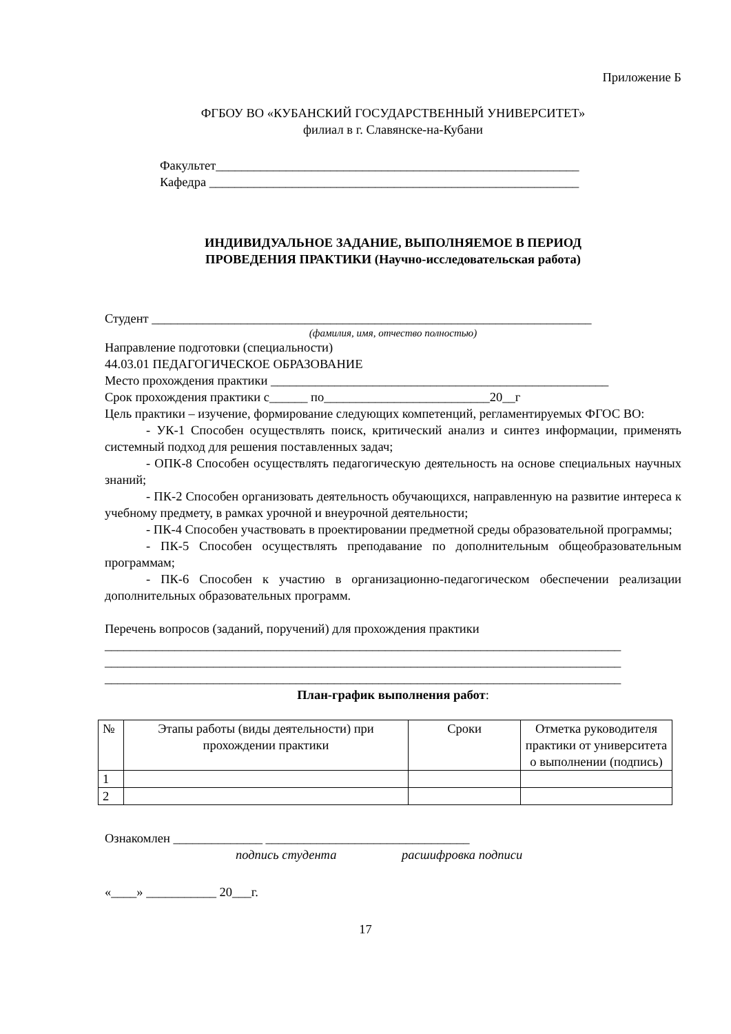Приложение Б
ФГБОУ ВО «КУБАНСКИЙ ГОСУДАРСТВЕННЫЙ УНИВЕРСИТЕТ»
филиал в г. Славянске-на-Кубани
Факультет_________________________________________________________
Кафедра __________________________________________________________
ИНДИВИДУАЛЬНОЕ ЗАДАНИЕ, ВЫПОЛНЯЕМОЕ В ПЕРИОД
ПРОВЕДЕНИЯ ПРАКТИКИ (Научно-исследовательская работа)
Студент _____________________________________________________________________
(фамилия, имя, отчество полностью)
Направление подготовки (специальности)
44.03.01 ПЕДАГОГИЧЕСКОЕ ОБРАЗОВАНИЕ
Место прохождения практики _____________________________________________________
Срок прохождения практики с______ по__________________________20__г
Цель практики – изучение, формирование следующих компетенций, регламентируемых ФГОС ВО:
- УК-1 Способен осуществлять поиск, критический анализ и синтез информации, применять системный подход для решения поставленных задач;
- ОПК-8 Способен осуществлять педагогическую деятельность на основе специальных научных знаний;
- ПК-2 Способен организовать деятельность обучающихся, направленную на развитие интереса к учебному предмету, в рамках урочной и внеурочной деятельности;
- ПК-4 Способен участвовать в проектировании предметной среды образовательной программы;
- ПК-5 Способен осуществлять преподавание по дополнительным общеобразовательным программам;
- ПК-6 Способен к участию в организационно-педагогическом обеспечении реализации дополнительных образовательных программ.
Перечень вопросов (заданий, поручений) для прохождения практики
_________________________________________________________________________________
_________________________________________________________________________________
_________________________________________________________________________________
План-график выполнения работ:
| № | Этапы работы (виды деятельности) при прохождении практики | Сроки | Отметка руководителя практики от университета о выполнении (подпись) |
| 1 | | | |
| 2 | | | |
Ознакомлен ______________ ________________________________
подпись студента расшифровка подписи
«____» ___________ 20___г.
17